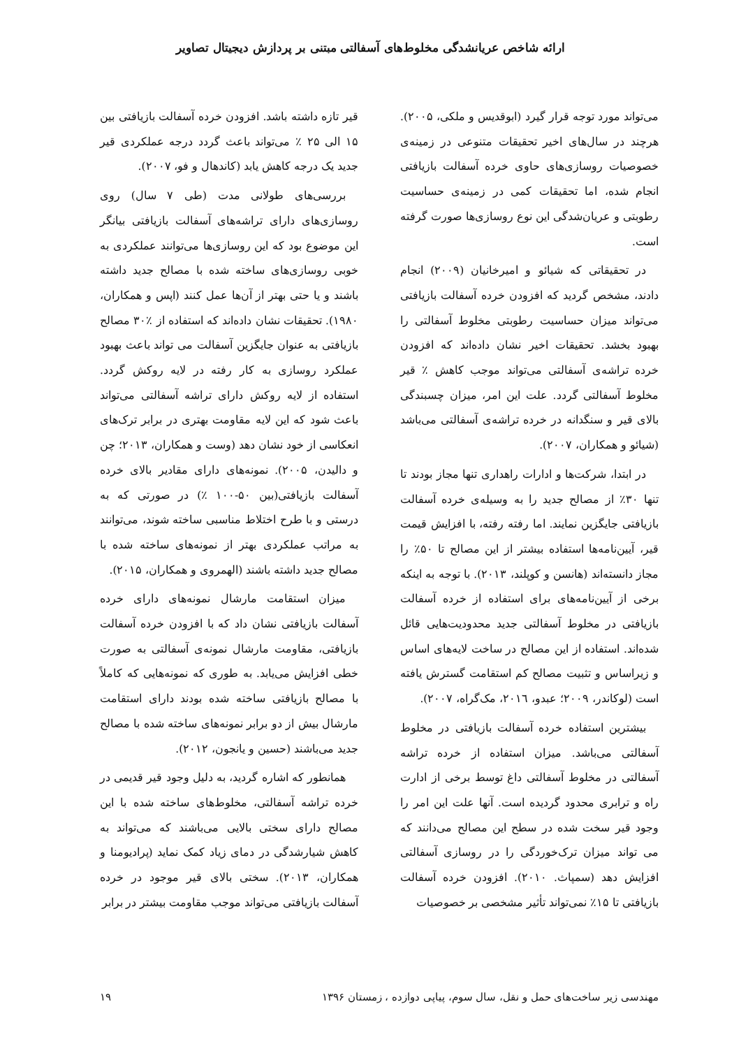ارائه شاخص عریانشدگی مخلوط‌های آسفالتی مبتنی بر پردازش دیجیتال تصاویر
می‌تواند مورد توجه قرار گیرد (ابوقدیس و ملکی، ۲۰۰۵). هرچند در سال‌های اخیر تحقیقات متنوعی در زمینه‌ی خصوصیات روسازی‌های حاوی خرده آسفالت بازیافتی انجام شده، اما تحقیقات کمی در زمینه‌ی حساسیت رطوبتی و عریان‌شدگی این نوع روسازی‌ها صورت گرفته است.
در تحقیقاتی که شیائو و امیرخانیان (۲۰۰۹) انجام دادند، مشخص گردید که افزودن خرده آسفالت بازیافتی می‌تواند میزان حساسیت رطوبتی مخلوط آسفالتی را بهبود بخشد. تحقیقات اخیر نشان داده‌اند که افزودن خرده تراشه‌ی آسفالتی می‌تواند موجب کاهش ٪ قیر مخلوط آسفالتی گردد. علت این امر، میزان چسبندگی بالای قیر و سنگدانه در خرده تراشه‌ی آسفالتی می‌باشد (شیائو و همکاران، ۲۰۰۷).
در ابتدا، شرکت‌ها و ادارات راهداری تنها مجاز بودند تا تنها ۳۰٪ از مصالح جدید را به وسیله‌ی خرده آسفالت بازیافتی جایگزین نمایند. اما رفته رفته، با افزایش قیمت قیر، آیین‌نامه‌ها استفاده بیشتر از این مصالح تا ۵۰٪ را مجاز دانسته‌اند (هانسن و کوپلند، ۲۰۱۳). با توجه به اینکه برخی از آیین‌نامه‌های برای استفاده از خرده آسفالت بازیافتی در مخلوط آسفالتی جدید محدودیت‌هایی قائل شده‌اند. استفاده از این مصالح در ساخت لایه‌های اساس و زیراساس و تثبیت مصالح کم استقامت گسترش یافته است (لوکاندر، ۲۰۰۹؛ عبدو، ۲۰۱٦، مک‌گراه، ۲۰۰۷).
بیشترین استفاده خرده آسفالت بازیافتی در مخلوط آسفالتی می‌باشد. میزان استفاده از خرده تراشه آسفالتی در مخلوط آسفالتی داغ توسط برخی از ادارت راه و ترابری محدود گردیده است. آنها علت این امر را وجود قیر سخت شده در سطح این مصالح می‌دانند که می تواند میزان ترک‌خوردگی را در روسازی آسفالتی افزایش دهد (سمپاث. ۲۰۱۰). افزودن خرده آسفالت بازیافتی تا ۱۵٪ نمی‌تواند تأثیر مشخصی بر خصوصیات
قیر تازه داشته باشد. افزودن خرده آسفالت بازیافتی بین ۱۵ الی ۲۵ ٪ می‌تواند باعث گردد درجه عملکردی قیر جدید یک درجه کاهش یابد (کاندهال و فو، ۲۰۰۷).
بررسی‌های طولانی مدت (طی ۷ سال) روی روسازی‌های دارای تراشه‌های آسفالت بازیافتی بیانگر این موضوع بود که این روسازی‌ها می‌توانند عملکردی به خوبی روسازی‌های ساخته شده با مصالح جدید داشته باشند و یا حتی بهتر از آن‌ها عمل کنند (اپس و همکاران، ۱۹۸۰). تحقیقات نشان داده‌اند که استفاده از ٪۳۰ مصالح بازیافتی به عنوان جایگزین آسفالت می تواند باعث بهبود عملکرد روسازی به کار رفته در لایه روکش گردد. استفاده از لایه روکش دارای تراشه آسفالتی می‌تواند باعث شود که این لایه مقاومت بهتری در برابر ترک‌های انعکاسی از خود نشان دهد (وست و همکاران، ۲۰۱۳؛ چن و دالیدن، ۲۰۰۵). نمونه‌های دارای مقادیر بالای خرده آسفالت بازیافتی(بین ۵۰-۱۰۰ ٪) در صورتی که به درستی و با طرح اختلاط مناسبی ساخته شوند، می‌توانند به مراتب عملکردی بهتر از نمونه‌های ساخته شده با مصالح جدید داشته باشند (الهمروی و همکاران، ۲۰۱۵).
میزان استقامت مارشال نمونه‌های دارای خرده آسفالت بازیافتی نشان داد که با افزودن خرده آسفالت بازیافتی، مقاومت مارشال نمونه‌ی آسفالتی به صورت خطی افزایش می‌یابد. به طوری که نمونه‌هایی که کاملاً با مصالح بازیافتی ساخته شده بودند دارای استقامت مارشال بیش از دو برابر نمونه‌های ساخته شده با مصالح جدید می‌باشند (حسین و یانجون، ۲۰۱۲).
همانطور که اشاره گردید، به دلیل وجود قیر قدیمی در خرده تراشه آسفالتی، مخلوط‌های ساخته شده با این مصالح دارای سختی بالایی می‌باشند که می‌تواند به کاهش شیارشدگی در دمای زیاد کمک نماید (پرادیومنا و همکاران، ۲۰۱۳). سختی بالای قیر موجود در خرده آسفالت بازیافتی می‌تواند موجب مقاومت بیشتر در برابر
مهندسی زیر ساخت‌های حمل و نقل، سال سوم، پیاپی دوازده ، زمستان ۱۳۹۶ ۱۹